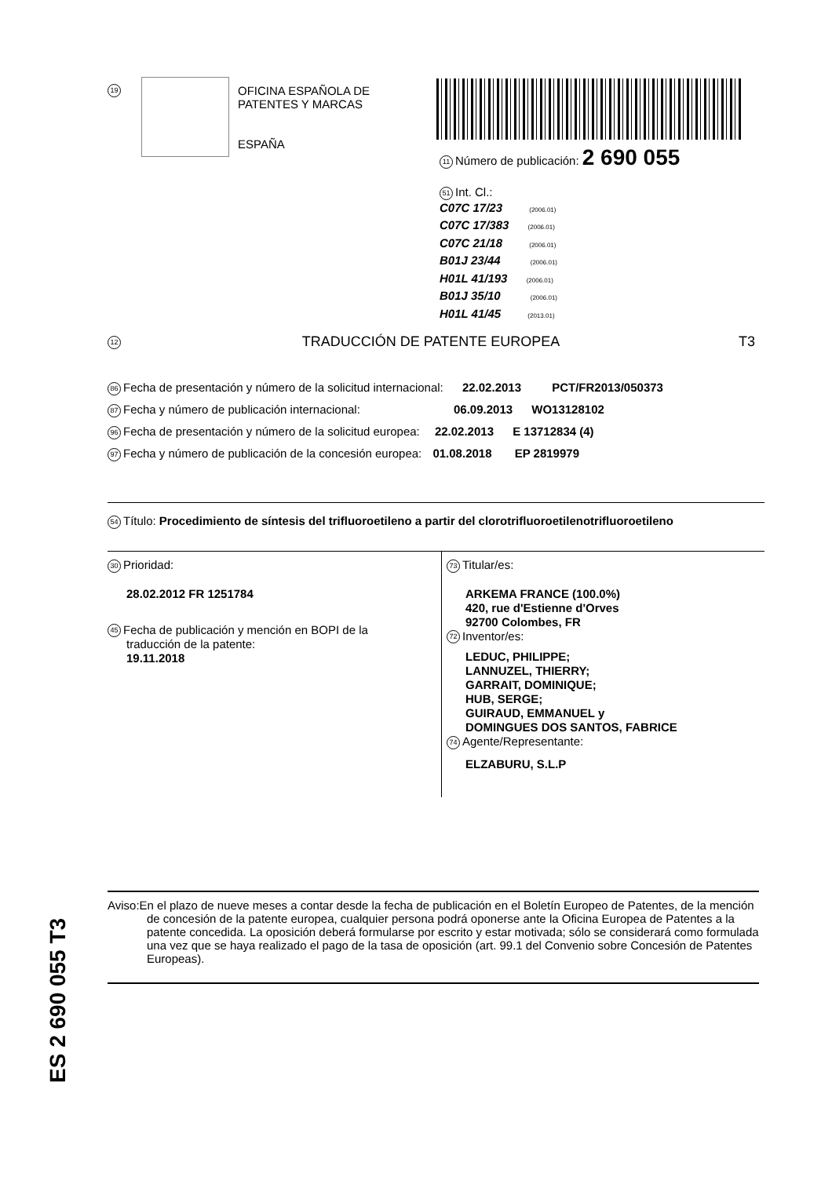19
OFICINA ESPAÑOLA DE
PATENTES Y MARCAS
ESPAÑA
11 Número de publicación: 2 690 055
51 Int. Cl.:
C07C 17/23 (2006.01)
C07C 17/383 (2006.01)
C07C 21/18 (2006.01)
B01J 23/44 (2006.01)
H01L 41/193 (2006.01)
B01J 35/10 (2006.01)
H01L 41/45 (2013.01)
12 TRADUCCIÓN DE PATENTE EUROPEA T3
86 Fecha de presentación y número de la solicitud internacional: 22.02.2013 PCT/FR2013/050373
87 Fecha y número de publicación internacional: 06.09.2013 WO13128102
96 Fecha de presentación y número de la solicitud europea: 22.02.2013 E 13712834 (4)
97 Fecha y número de publicación de la concesión europea: 01.08.2018 EP 2819979
54 Título: Procedimiento de síntesis del trifluoroetileno a partir del clorotrifluoroetilenotrifluoroetileno
30 Prioridad:
28.02.2012 FR 1251784
45 Fecha de publicación y mención en BOPI de la
traducción de la patente:
19.11.2018
73 Titular/es:
ARKEMA FRANCE (100.0%)
420, rue d'Estienne d'Orves
92700 Colombes, FR
72 Inventor/es:
LEDUC, PHILIPPE;
LANNUZEL, THIERRY;
GARRAIT, DOMINIQUE;
HUB, SERGE;
GUIRAUD, EMMANUEL y
DOMINGUES DOS SANTOS, FABRICE
74 Agente/Representante:
ELZABURU, S.L.P
ES 2 690 055 T3
Aviso:En el plazo de nueve meses a contar desde la fecha de publicación en el Boletín Europeo de Patentes, de la mención de concesión de la patente europea, cualquier persona podrá oponerse ante la Oficina Europea de Patentes a la patente concedida. La oposición deberá formularse por escrito y estar motivada; sólo se considerará como formulada una vez que se haya realizado el pago de la tasa de oposición (art. 99.1 del Convenio sobre Concesión de Patentes Europeas).